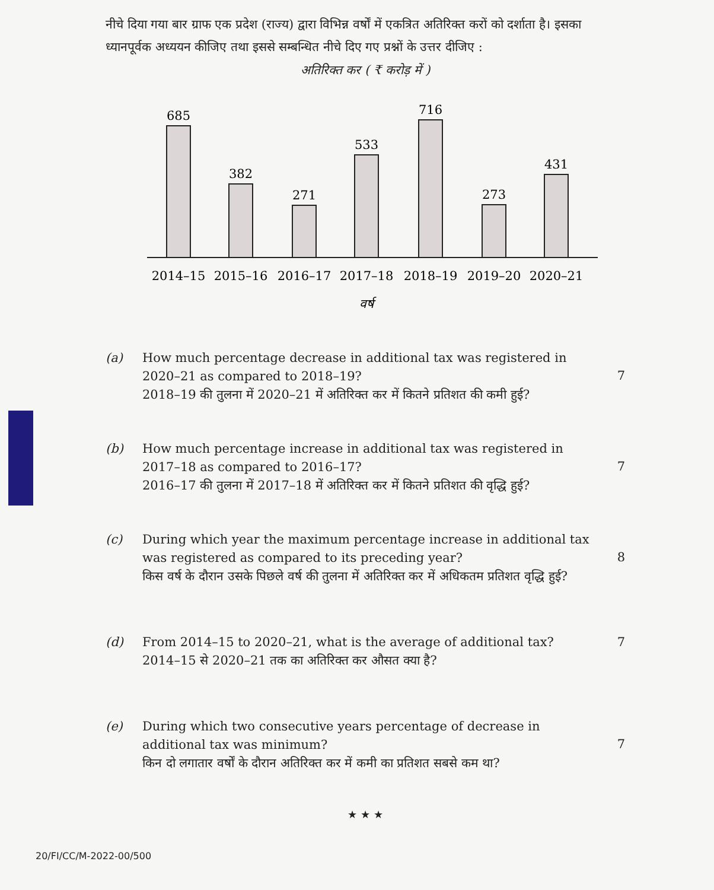नीचे दिया गया बार ग्राफ एक प्रदेश (राज्य) द्वारा विभिन्न वर्षों में एकत्रित अतिरिक्त करों को दर्शाता है। इसका ध्यानपूर्वक अध्ययन कीजिए तथा इससे सम्बन्धित नीचे दिए गए प्रश्नों के उत्तर दीजिए :
अतिरिक्त कर ( ₹ करोड़ में )
685
382
271
533
716
273
431
2014–15
2015–16
2016–17
2017–18
2018–19
2019–20
2020–21
वर्ष
(a) How much percentage decrease in additional tax was registered in 2020–21 as compared to 2018–19?
2018–19 की तुलना में 2020–21 में अतिरिक्त कर में कितने प्रतिशत की कमी हुई?
7
(b) How much percentage increase in additional tax was registered in 2017–18 as compared to 2016–17?
2016–17 की तुलना में 2017–18 में अतिरिक्त कर में कितने प्रतिशत की वृद्धि हुई?
7
(c) During which year the maximum percentage increase in additional tax was registered as compared to its preceding year?
किस वर्ष के दौरान उसके पिछले वर्ष की तुलना में अतिरिक्त कर में अधिकतम प्रतिशत वृद्धि हुई?
8
(d) From 2014–15 to 2020–21, what is the average of additional tax?
2014–15 से 2020–21 तक का अतिरिक्त कर औसत क्या है?
7
(e) During which two consecutive years percentage of decrease in additional tax was minimum?
किन दो लगातार वर्षों के दौरान अतिरिक्त कर में कमी का प्रतिशत सबसे कम था?
7
★ ★ ★
20/FI/CC/M-2022-00/500